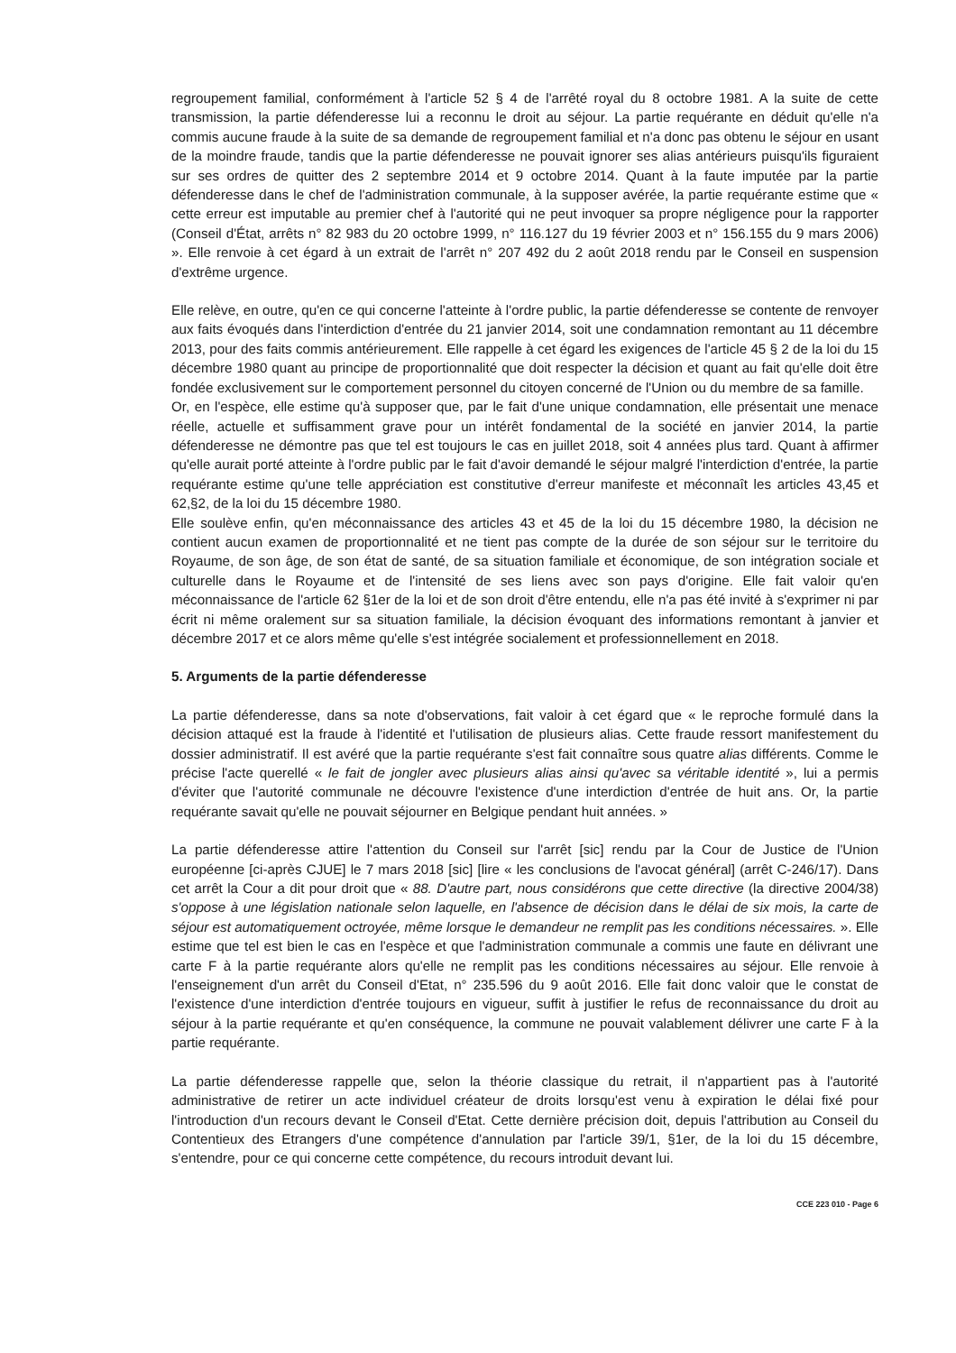regroupement familial, conformément à l'article 52 § 4 de l'arrêté royal du 8 octobre 1981. A la suite de cette transmission, la partie défenderesse lui a reconnu le droit au séjour. La partie requérante en déduit qu'elle n'a commis aucune fraude à la suite de sa demande de regroupement familial et n'a donc pas obtenu le séjour en usant de la moindre fraude, tandis que la partie défenderesse ne pouvait ignorer ses alias antérieurs puisqu'ils figuraient sur ses ordres de quitter des 2 septembre 2014 et 9 octobre 2014. Quant à la faute imputée par la partie défenderesse dans le chef de l'administration communale, à la supposer avérée, la partie requérante estime que « cette erreur est imputable au premier chef à l'autorité qui ne peut invoquer sa propre négligence pour la rapporter (Conseil d'État, arrêts n° 82 983 du 20 octobre 1999, n° 116.127 du 19 février 2003 et n° 156.155 du 9 mars 2006) ». Elle renvoie à cet égard à un extrait de l'arrêt n° 207 492 du 2 août 2018 rendu par le Conseil en suspension d'extrême urgence.
Elle relève, en outre, qu'en ce qui concerne l'atteinte à l'ordre public, la partie défenderesse se contente de renvoyer aux faits évoqués dans l'interdiction d'entrée du 21 janvier 2014, soit une condamnation remontant au 11 décembre 2013, pour des faits commis antérieurement. Elle rappelle à cet égard les exigences de l'article 45 § 2 de la loi du 15 décembre 1980 quant au principe de proportionnalité que doit respecter la décision et quant au fait qu'elle doit être fondée exclusivement sur le comportement personnel du citoyen concerné de l'Union ou du membre de sa famille.
Or, en l'espèce, elle estime qu'à supposer que, par le fait d'une unique condamnation, elle présentait une menace réelle, actuelle et suffisamment grave pour un intérêt fondamental de la société en janvier 2014, la partie défenderesse ne démontre pas que tel est toujours le cas en juillet 2018, soit 4 années plus tard. Quant à affirmer qu'elle aurait porté atteinte à l'ordre public par le fait d'avoir demandé le séjour malgré l'interdiction d'entrée, la partie requérante estime qu'une telle appréciation est constitutive d'erreur manifeste et méconnaît les articles 43,45 et 62,§2, de la loi du 15 décembre 1980.
Elle soulève enfin, qu'en méconnaissance des articles 43 et 45 de la loi du 15 décembre 1980, la décision ne contient aucun examen de proportionnalité et ne tient pas compte de la durée de son séjour sur le territoire du Royaume, de son âge, de son état de santé, de sa situation familiale et économique, de son intégration sociale et culturelle dans le Royaume et de l'intensité de ses liens avec son pays d'origine. Elle fait valoir qu'en méconnaissance de l'article 62 §1er de la loi et de son droit d'être entendu, elle n'a pas été invité à s'exprimer ni par écrit ni même oralement sur sa situation familiale, la décision évoquant des informations remontant à janvier et décembre 2017 et ce alors même qu'elle s'est intégrée socialement et professionnellement en 2018.
5. Arguments de la partie défenderesse
La partie défenderesse, dans sa note d'observations, fait valoir à cet égard que « le reproche formulé dans la décision attaqué est la fraude à l'identité et l'utilisation de plusieurs alias. Cette fraude ressort manifestement du dossier administratif. Il est avéré que la partie requérante s'est fait connaître sous quatre alias différents. Comme le précise l'acte querellé « le fait de jongler avec plusieurs alias ainsi qu'avec sa véritable identité », lui a permis d'éviter que l'autorité communale ne découvre l'existence d'une interdiction d'entrée de huit ans. Or, la partie requérante savait qu'elle ne pouvait séjourner en Belgique pendant huit années. »
La partie défenderesse attire l'attention du Conseil sur l'arrêt [sic] rendu par la Cour de Justice de l'Union européenne [ci-après CJUE] le 7 mars 2018 [sic] [lire « les conclusions de l'avocat général] (arrêt C-246/17). Dans cet arrêt la Cour a dit pour droit que « 88. D'autre part, nous considérons que cette directive (la directive 2004/38) s'oppose à une législation nationale selon laquelle, en l'absence de décision dans le délai de six mois, la carte de séjour est automatiquement octroyée, même lorsque le demandeur ne remplit pas les conditions nécessaires. ». Elle estime que tel est bien le cas en l'espèce et que l'administration communale a commis une faute en délivrant une carte F à la partie requérante alors qu'elle ne remplit pas les conditions nécessaires au séjour. Elle renvoie à l'enseignement d'un arrêt du Conseil d'Etat, n° 235.596 du 9 août 2016. Elle fait donc valoir que le constat de l'existence d'une interdiction d'entrée toujours en vigueur, suffit à justifier le refus de reconnaissance du droit au séjour à la partie requérante et qu'en conséquence, la commune ne pouvait valablement délivrer une carte F à la partie requérante.
La partie défenderesse rappelle que, selon la théorie classique du retrait, il n'appartient pas à l'autorité administrative de retirer un acte individuel créateur de droits lorsqu'est venu à expiration le délai fixé pour l'introduction d'un recours devant le Conseil d'Etat. Cette dernière précision doit, depuis l'attribution au Conseil du Contentieux des Etrangers d'une compétence d'annulation par l'article 39/1, §1er, de la loi du 15 décembre, s'entendre, pour ce qui concerne cette compétence, du recours introduit devant lui.
CCE 223 010 - Page 6